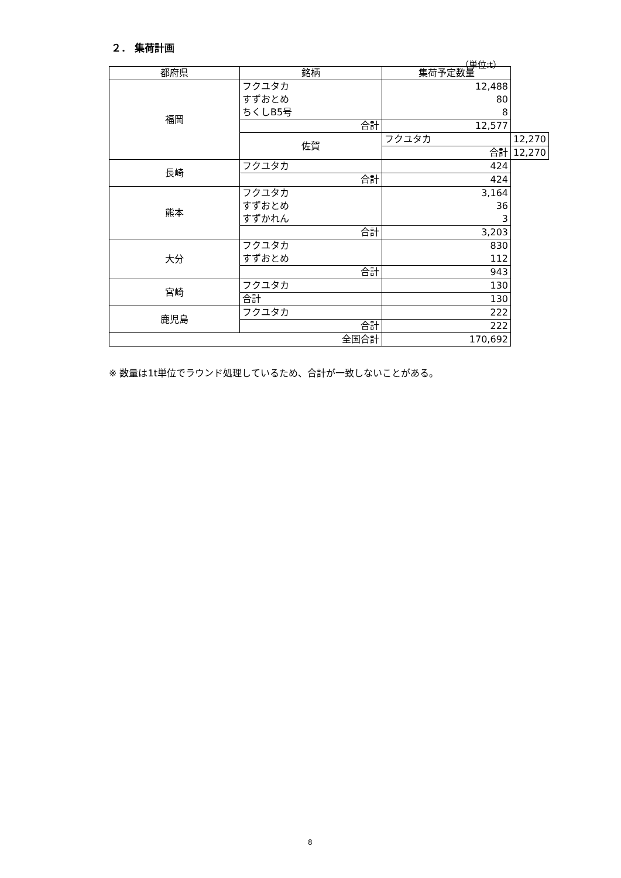２． 集荷計画
（単位:t）
| 都府県 | 銘柄 | 集荷予定数量 | |
| --- | --- | --- | --- |
| 福岡 | フクユタカ すずおとめ ちくしB5号 | 12,488 80 8 | |
| | 合計 | 12,577 | |
| | 佐賀 | フクユタカ | 12,270 |
| | | 合計 | 12,270 |
| 長崎 | フクユタカ | 424 | |
| | 合計 | 424 | |
| 熊本 | フクユタカ すずおとめ すずかれん | 3,164 36 3 | |
| | 合計 | 3,203 | |
| 大分 | フクユタカ すずおとめ | 830 112 | |
| | 合計 | 943 | |
| 宮崎 | フクユタカ | 130 | |
| | 合計 | 130 | |
| 鹿児島 | フクユタカ | 222 | |
| | 合計 | 222 | |
| 全国合計 | | 170,692 | |
※ 数量は1t単位でラウンド処理しているため、合計が一致しないことがある。
8